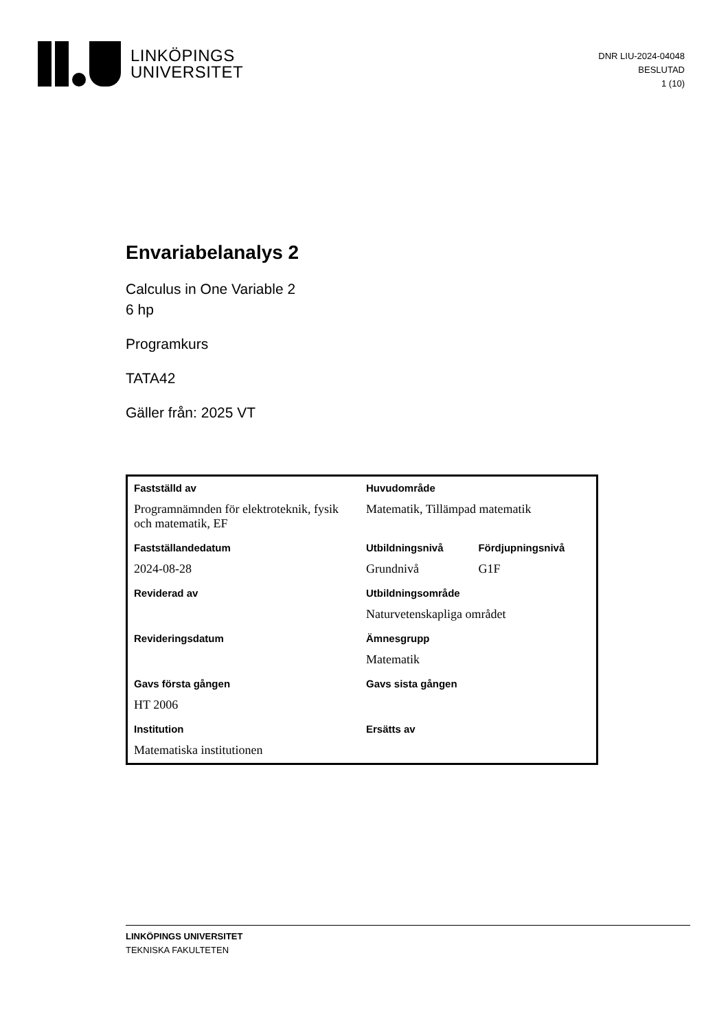LINKÖPINGS
UNIVERSITET
DNR LIU-2024-04048
BESLUTAD
1 (10)
Envariabelanalys 2
Calculus in One Variable 2
6 hp
Programkurs
TATA42
Gäller från: 2025 VT
| Fastställd av | Huvudområde | |
| Programnämnden för elektroteknik, fysik och matematik, EF | Matematik, Tillämpad matematik | |
| Fastställandedatum | Utbildningsnivå | Fördjupningsnivå |
| 2024-08-28 | Grundnivå | G1F |
| Reviderad av | Utbildningsområde | |
| | Naturvetenskapliga området | |
| Revideringsdatum | Ämnesgrupp | |
| | Matematik | |
| Gavs första gången | Gavs sista gången | |
| HT 2006 | | |
| Institution | Ersätts av | |
| Matematiska institutionen | | |
LINKÖPINGS UNIVERSITET
TEKNISKA FAKULTETEN